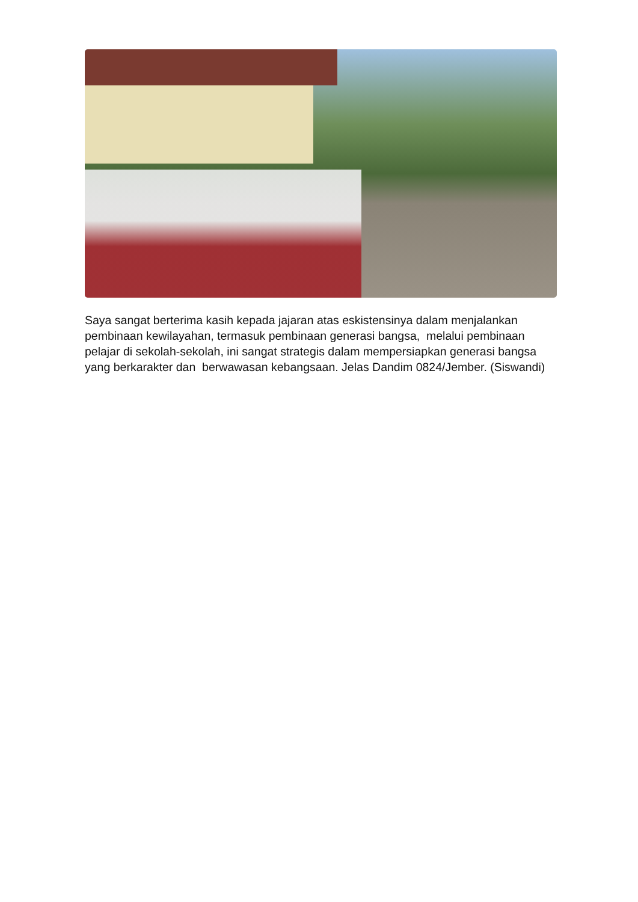Saya sangat berterima kasih kepada jajaran atas eskistensinya dalam menjalankan pembinaan kewilayahan, termasuk pembinaan generasi bangsa, melalui pembinaan pelajar di sekolah-sekolah, ini sangat strategis dalam mempersiapkan generasi bangsa yang berkarakter dan berwawasan kebangsaan. Jelas Dandim 0824/Jember. (Siswandi)